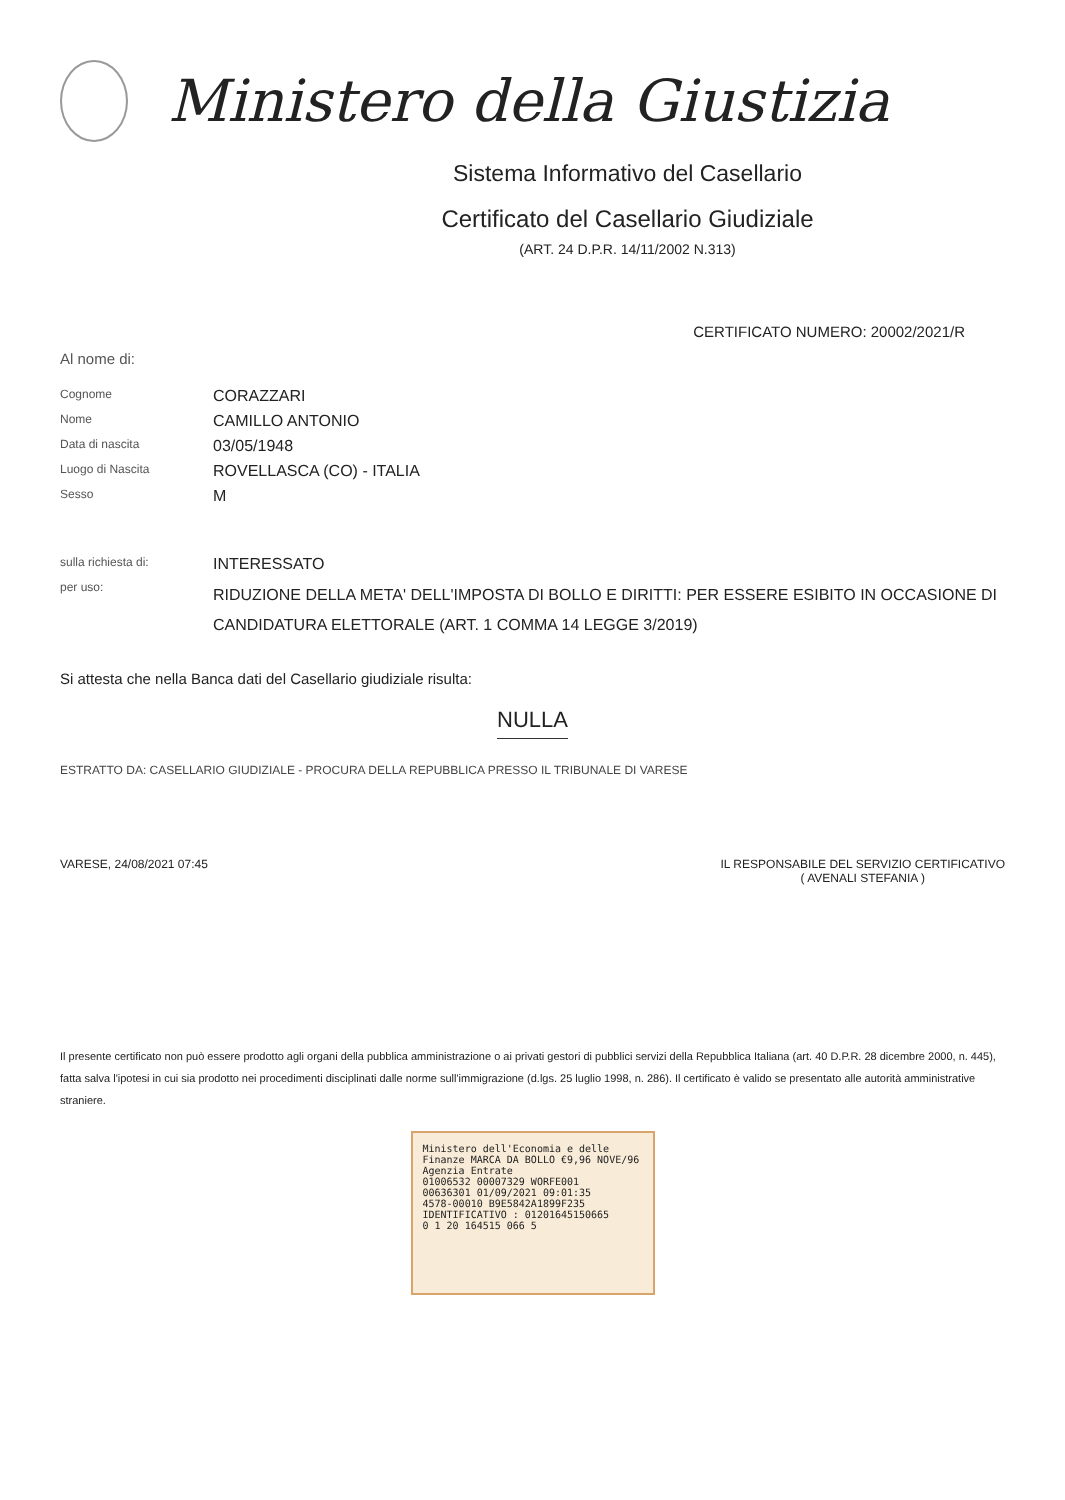Ministero della Giustizia
Sistema Informativo del Casellario
Certificato del Casellario Giudiziale
(ART. 24 D.P.R. 14/11/2002 N.313)
CERTIFICATO NUMERO: 20002/2021/R
Al nome di:
Cognome
CORAZZARI
Nome
CAMILLO ANTONIO
Data di nascita
03/05/1948
Luogo di Nascita
ROVELLASCA (CO) - ITALIA
Sesso
M
sulla richiesta di:
INTERESSATO
per uso:
RIDUZIONE DELLA META' DELL'IMPOSTA DI BOLLO E DIRITTI: PER ESSERE ESIBITO IN OCCASIONE DI CANDIDATURA ELETTORALE (ART. 1 COMMA 14 LEGGE 3/2019)
Si attesta che nella Banca dati del Casellario giudiziale risulta:
NULLA
ESTRATTO DA: CASELLARIO GIUDIZIALE - PROCURA DELLA REPUBBLICA PRESSO IL TRIBUNALE DI VARESE
VARESE, 24/08/2021 07:45 IL RESPONSABILE DEL SERVIZIO CERTIFICATIVO
( AVENALI STEFANIA )
Il presente certificato non può essere prodotto agli organi della pubblica amministrazione o ai privati gestori di pubblici servizi della Repubblica Italiana (art. 40 D.P.R. 28 dicembre 2000, n. 445), fatta salva l'ipotesi in cui sia prodotto nei procedimenti disciplinati dalle norme sull'immigrazione (d.lgs. 25 luglio 1998, n. 286). Il certificato è valido se presentato alle autorità amministrative straniere.
Ministero dell'Economia e delle Finanze MARCA DA BOLLO €9,96 NOVE/96
Agenzia Entrate
01006532 00007329 WORFE001
00636301 01/09/2021 09:01:35
4578-00010 B9E5842A1899F235
IDENTIFICATIVO : 01201645150665
0 1 20 164515 066 5